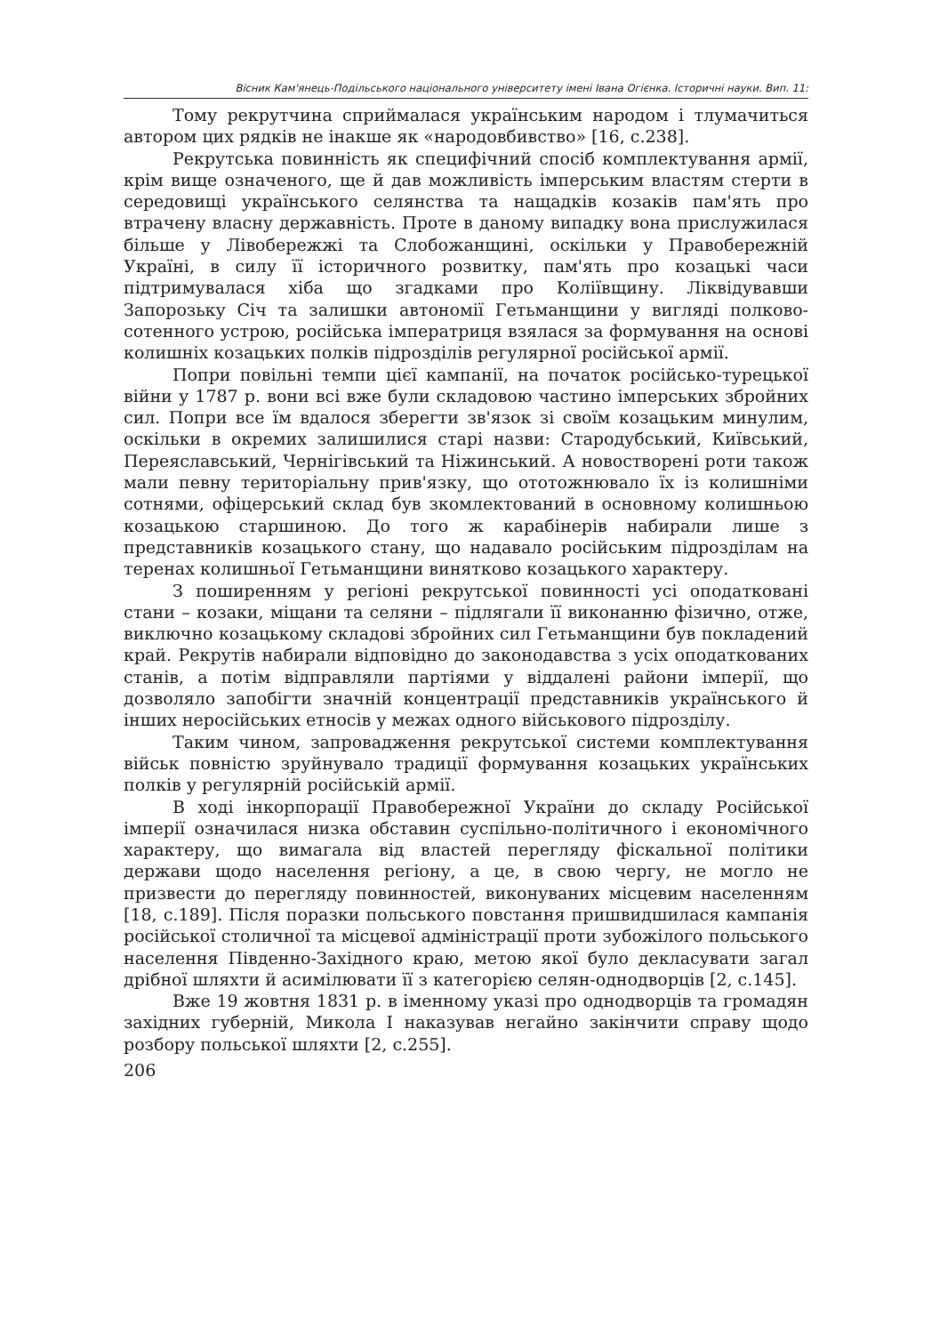Вісник Кам'янець-Подільського національного університету імені Івана Огієнка. Історичні науки. Вип. 11:
Тому рекрутчина сприймалася українським народом і тлумачиться автором цих рядків не інакше як «народовбивство» [16, с.238].
Рекрутська повинність як специфічний спосіб комплектування армії, крім вище означеного, ще й дав можливість імперським властям стерти в середовищі українського селянства та нащадків козаків пам'ять про втрачену власну державність. Проте в даному випадку вона прислужилася більше у Лівобережжі та Слобожанщині, оскільки у Правобережній Україні, в силу її історичного розвитку, пам'ять про козацькі часи підтримувалася хіба що згадками про Коліївщину. Ліквідувавши Запорозьку Січ та залишки автономії Гетьманщини у вигляді полково-сотенного устрою, російська імператриця взялася за формування на основі колишніх козацьких полків підрозділів регулярної російської армії.
Попри повільні темпи цієї кампанії, на початок російсько-турецької війни у 1787 р. вони всі вже були складовою частино імперських збройних сил. Попри все їм вдалося зберегти зв'язок зі своїм козацьким минулим, оскільки в окремих залишилися старі назви: Стародубський, Київський, Переяславський, Чернігівський та Ніжинський. А новостворені роти також мали певну територіальну прив'язку, що ототожнювало їх із колишніми сотнями, офіцерський склад був зкомлектований в основному колишньою козацькою старшиною. До того ж карабінерів набирали лише з представників козацького стану, що надавало російським підрозділам на теренах колишньої Гетьманщини винятково козацького характеру.
З поширенням у регіоні рекрутської повинності усі оподатковані стани – козаки, міщани та селяни – підлягали її виконанню фізично, отже, виключно козацькому складові збройних сил Гетьманщини був покладений край. Рекрутів набирали відповідно до законодавства з усіх оподаткованих станів, а потім відправляли партіями у віддалені райони імперії, що дозволяло запобігти значній концентрації представників українського й інших неросійських етносів у межах одного військового підрозділу.
Таким чином, запровадження рекрутської системи комплектування військ повністю зруйнувало традиції формування козацьких українських полків у регулярній російській армії.
В ході інкорпорації Правобережної України до складу Російської імперії означилася низка обставин суспільно-політичного і економічного характеру, що вимагала від властей перегляду фіскальної політики держави щодо населення регіону, а це, в свою чергу, не могло не призвести до перегляду повинностей, виконуваних місцевим населенням [18, с.189]. Після поразки польського повстання пришвидшилася кампанія російської столичної та місцевої адміністрації проти зубожілого польського населення Південно-Західного краю, метою якої було декласувати загал дрібної шляхти й асимілювати її з категорією селян-однодворців [2, с.145].
Вже 19 жовтня 1831 р. в іменному указі про однодворців та громадян західних губерній, Микола I наказував негайно закінчити справу щодо розбору польської шляхти [2, с.255].
206